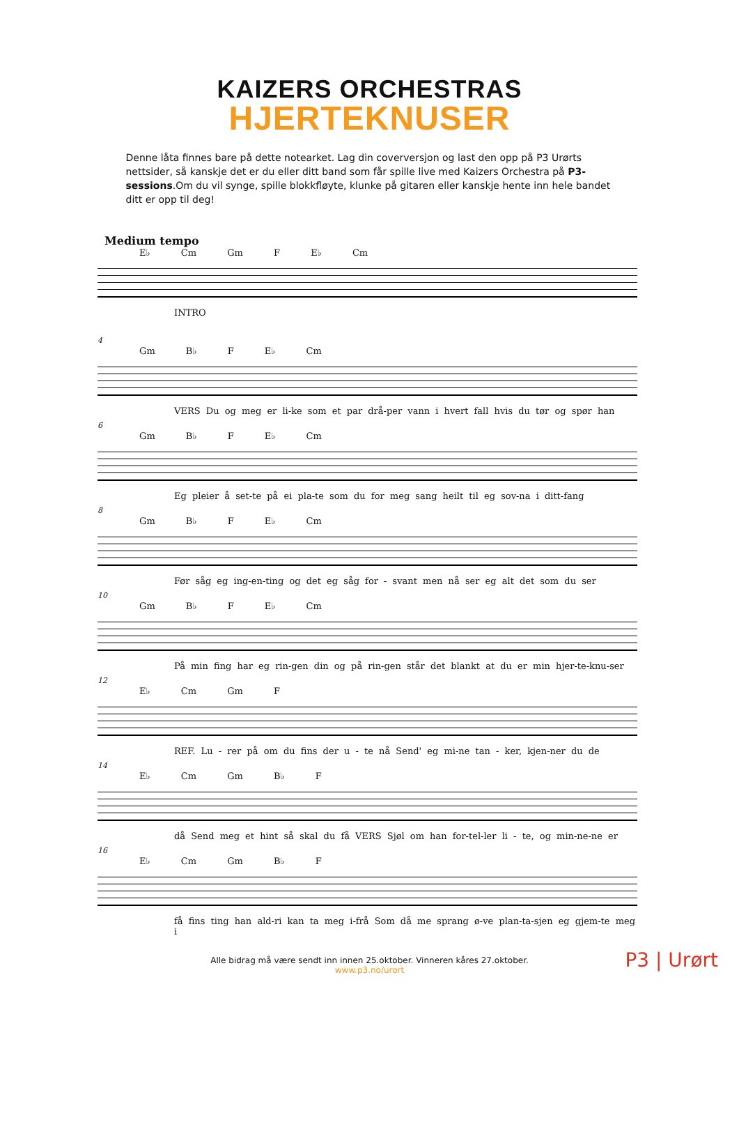KAIZERS ORCHESTRAS
HJERTEKNUSER
Denne låta finnes bare på dette notearket. Lag din coverversjon og last den opp på P3 Urørts nettsider, så kanskje det er du eller ditt band som får spille live med Kaizers Orchestra på P3-sessions.Om du vil synge, spille blokkfløyte, klunke på gitaren eller kanskje hente inn hele bandet ditt er opp til deg!
Medium tempo
E♭ Cm Gm F E♭ Cm
INTRO
4
Gm B♭ F E♭ Cm
VERS Du og meg er li-ke som et par drå-per vann i hvert fall hvis du tør og spør han
6
Gm B♭ F E♭ Cm
Eg pleier å set-te på ei pla-te som du for meg sang heilt til eg sov-na i ditt-fang
8
Gm B♭ F E♭ Cm
Før såg eg ing-en-ting og det eg såg for - svant men nå ser eg alt det som du ser
10
Gm B♭ F E♭ Cm
På min fing har eg rin-gen din og på rin-gen står det blankt at du er min hjer-te-knu-ser
12
E♭ Cm Gm F
REF. Lu - rer på om du fins der u - te nå Send' eg mi-ne tan - ker, kjen-ner du de
14
E♭ Cm Gm B♭ F
då Send meg et hint så skal du få VERS Sjøl om han for-tel-ler li - te, og min-ne-ne er
16
E♭ Cm Gm B♭ F
få fins ting han ald-ri kan ta meg i-frå Som då me sprang ø-ve plan-ta-sjen eg gjem-te meg i
Alle bidrag må være sendt inn innen 25.oktober. Vinneren kåres 27.oktober.
www.p3.no/urort
P3 | Urørt